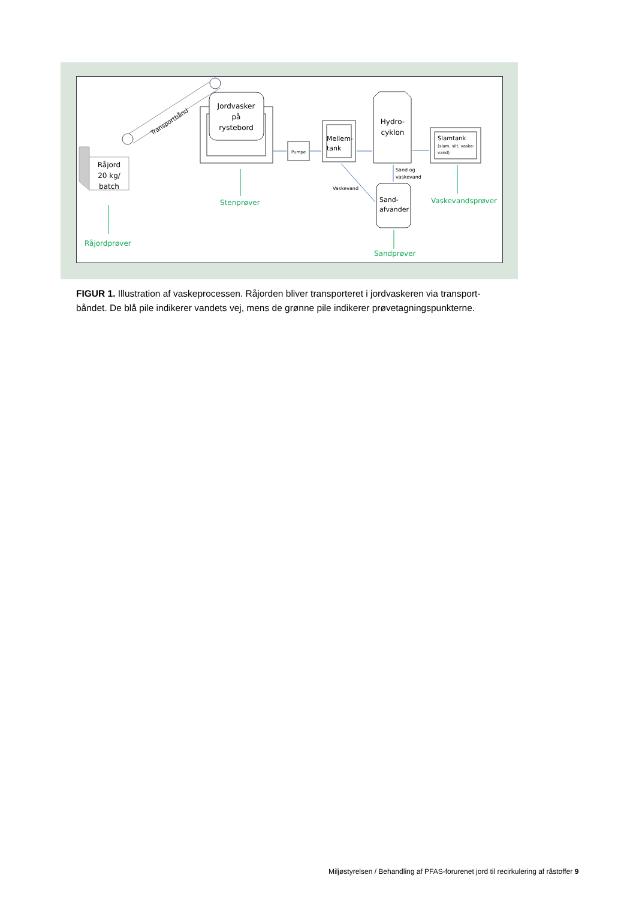Transportbånd
Råjord
20 kg/
batch
Jordvasker
på
rystebord
Pumpe
Mellem-
tank
Hydro-
cyklon
Slamtank
(slam, silt, vaske-
vand)
Sand-
afvander
Sand og
vaskevand
Vaskevand
Råjordprøver
Stenprøver
Sandprøver
Vaskevandsprøver
FIGUR 1. Illustration af vaskeprocessen. Råjorden bliver transporteret i jordvaskeren via transport-båndet. De blå pile indikerer vandets vej, mens de grønne pile indikerer prøvetagningspunkterne.
Miljøstyrelsen / Behandling af PFAS-forurenet jord til recirkulering af råstoffer 9